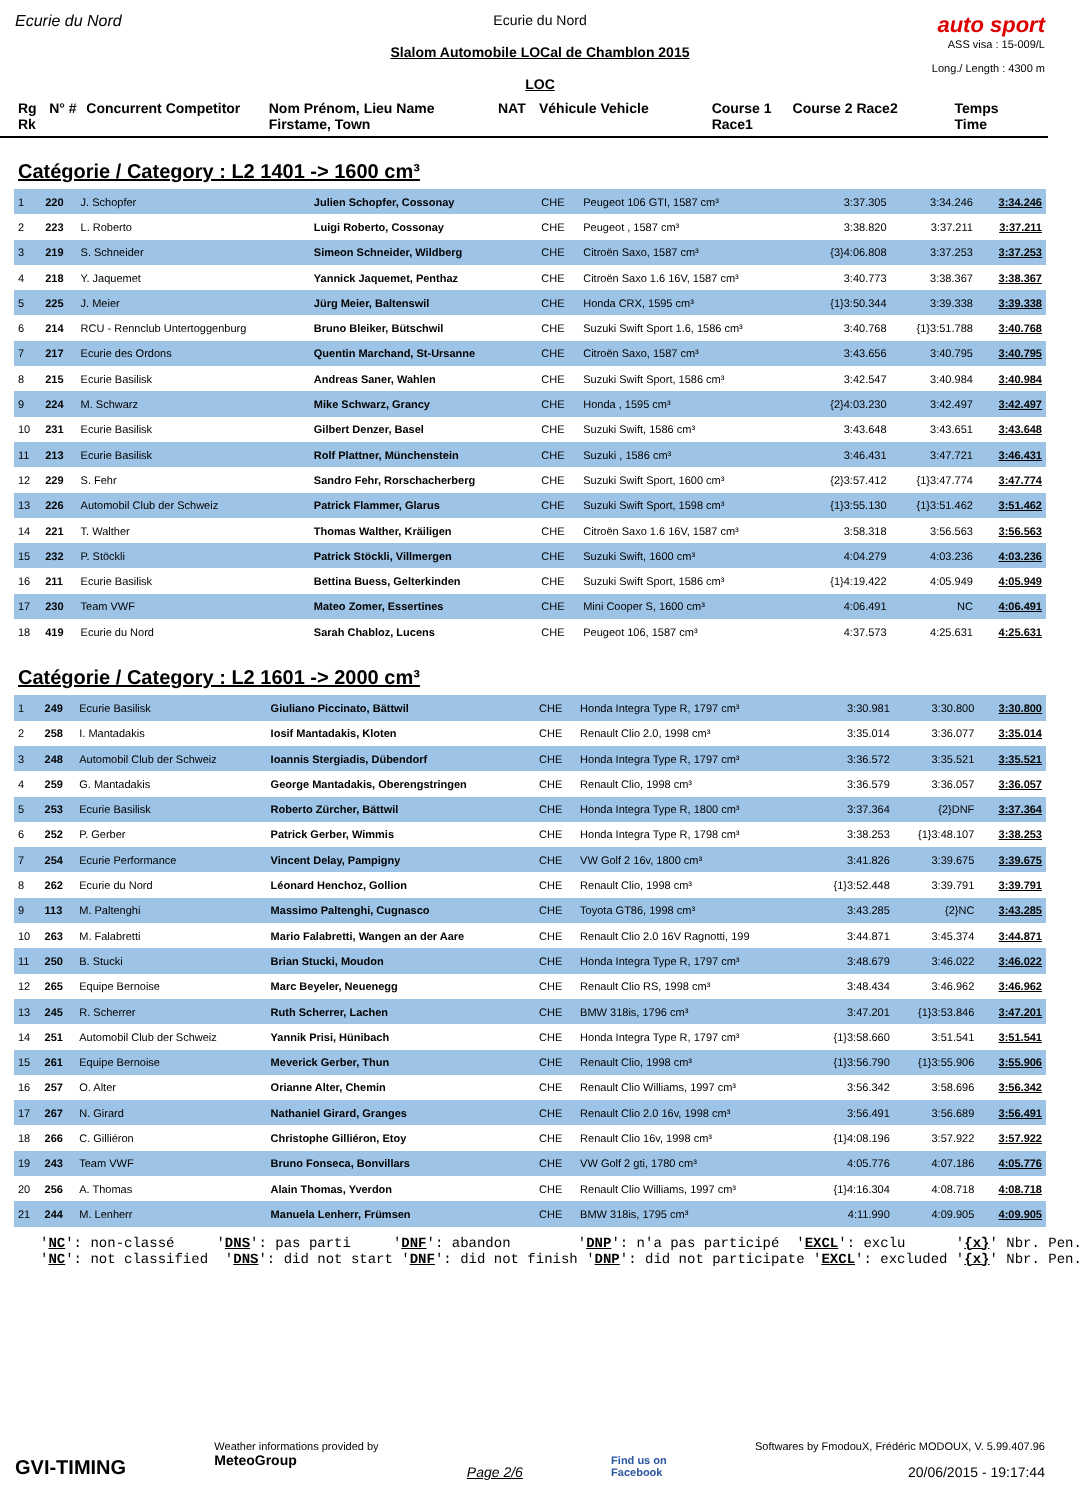Ecurie du Nord Ecurie du Nord
Slalom Automobile LOCal de Chamblon 2015
LOC
auto sport
ASS visa : 15-009/L
Long./ Length : 4300 m
Rg Rk
N° # Concurrent Competitor Nom Prénom, Lieu Name Firstame, Town
NAT Véhicule Vehicle Course 1 Race1
Course 2 Race2 Temps Time
Catégorie / Category : L2 1401 -> 1600 cm³
| 1 | 220 | J. Schopfer | Julien Schopfer, Cossonay | CHE | Peugeot 106 GTI, 1587 cm³ | 3:37.305 | 3:34.246 | 3:34.246 |
| 2 | 223 | L. Roberto | Luigi Roberto, Cossonay | CHE | Peugeot , 1587 cm³ | 3:38.820 | 3:37.211 | 3:37.211 |
| 3 | 219 | S. Schneider | Simeon Schneider, Wildberg | CHE | Citroën Saxo, 1587 cm³ | {3}4:06.808 | 3:37.253 | 3:37.253 |
| 4 | 218 | Y. Jaquemet | Yannick Jaquemet, Penthaz | CHE | Citroën Saxo 1.6 16V, 1587 cm³ | 3:40.773 | 3:38.367 | 3:38.367 |
| 5 | 225 | J. Meier | Jürg Meier, Baltenswil | CHE | Honda CRX, 1595 cm³ | {1}3:50.344 | 3:39.338 | 3:39.338 |
| 6 | 214 | RCU - Rennclub Untertoggenburg | Bruno Bleiker, Bütschwil | CHE | Suzuki Swift Sport 1.6, 1586 cm³ | 3:40.768 | {1}3:51.788 | 3:40.768 |
| 7 | 217 | Ecurie des Ordons | Quentin Marchand, St-Ursanne | CHE | Citroën Saxo, 1587 cm³ | 3:43.656 | 3:40.795 | 3:40.795 |
| 8 | 215 | Ecurie Basilisk | Andreas Saner, Wahlen | CHE | Suzuki Swift Sport, 1586 cm³ | 3:42.547 | 3:40.984 | 3:40.984 |
| 9 | 224 | M. Schwarz | Mike Schwarz, Grancy | CHE | Honda , 1595 cm³ | {2}4:03.230 | 3:42.497 | 3:42.497 |
| 10 | 231 | Ecurie Basilisk | Gilbert Denzer, Basel | CHE | Suzuki Swift, 1586 cm³ | 3:43.648 | 3:43.651 | 3:43.648 |
| 11 | 213 | Ecurie Basilisk | Rolf Plattner, Münchenstein | CHE | Suzuki , 1586 cm³ | 3:46.431 | 3:47.721 | 3:46.431 |
| 12 | 229 | S. Fehr | Sandro Fehr, Rorschacherberg | CHE | Suzuki Swift Sport, 1600 cm³ | {2}3:57.412 | {1}3:47.774 | 3:47.774 |
| 13 | 226 | Automobil Club der Schweiz | Patrick Flammer, Glarus | CHE | Suzuki Swift Sport, 1598 cm³ | {1}3:55.130 | {1}3:51.462 | 3:51.462 |
| 14 | 221 | T. Walther | Thomas Walther, Kräiligen | CHE | Citroën Saxo 1.6 16V, 1587 cm³ | 3:58.318 | 3:56.563 | 3:56.563 |
| 15 | 232 | P. Stöckli | Patrick Stöckli, Villmergen | CHE | Suzuki Swift, 1600 cm³ | 4:04.279 | 4:03.236 | 4:03.236 |
| 16 | 211 | Ecurie Basilisk | Bettina Buess, Gelterkinden | CHE | Suzuki Swift Sport, 1586 cm³ | {1}4:19.422 | 4:05.949 | 4:05.949 |
| 17 | 230 | Team VWF | Mateo Zomer, Essertines | CHE | Mini Cooper S, 1600 cm³ | 4:06.491 | NC | 4:06.491 |
| 18 | 419 | Ecurie du Nord | Sarah Chabloz, Lucens | CHE | Peugeot 106, 1587 cm³ | 4:37.573 | 4:25.631 | 4:25.631 |
Catégorie / Category : L2 1601 -> 2000 cm³
| 1 | 249 | Ecurie Basilisk | Giuliano Piccinato, Bättwil | CHE | Honda Integra Type R, 1797 cm³ | 3:30.981 | 3:30.800 | 3:30.800 |
| 2 | 258 | I. Mantadakis | Iosif Mantadakis, Kloten | CHE | Renault Clio 2.0, 1998 cm³ | 3:35.014 | 3:36.077 | 3:35.014 |
| 3 | 248 | Automobil Club der Schweiz | Ioannis Stergiadis, Dübendorf | CHE | Honda Integra Type R, 1797 cm³ | 3:36.572 | 3:35.521 | 3:35.521 |
| 4 | 259 | G. Mantadakis | George Mantadakis, Oberengstringen | CHE | Renault Clio, 1998 cm³ | 3:36.579 | 3:36.057 | 3:36.057 |
| 5 | 253 | Ecurie Basilisk | Roberto Zürcher, Bättwil | CHE | Honda Integra Type R, 1800 cm³ | 3:37.364 | {2}DNF | 3:37.364 |
| 6 | 252 | P. Gerber | Patrick Gerber, Wimmis | CHE | Honda Integra Type R, 1798 cm³ | 3:38.253 | {1}3:48.107 | 3:38.253 |
| 7 | 254 | Ecurie Performance | Vincent Delay, Pampigny | CHE | VW Golf 2 16v, 1800 cm³ | 3:41.826 | 3:39.675 | 3:39.675 |
| 8 | 262 | Ecurie du Nord | Léonard Henchoz, Gollion | CHE | Renault Clio, 1998 cm³ | {1}3:52.448 | 3:39.791 | 3:39.791 |
| 9 | 113 | M. Paltenghi | Massimo Paltenghi, Cugnasco | CHE | Toyota GT86, 1998 cm³ | 3:43.285 | {2}NC | 3:43.285 |
| 10 | 263 | M. Falabretti | Mario Falabretti, Wangen an der Aare | CHE | Renault Clio 2.0 16V Ragnotti, 199 | 3:44.871 | 3:45.374 | 3:44.871 |
| 11 | 250 | B. Stucki | Brian Stucki, Moudon | CHE | Honda Integra Type R, 1797 cm³ | 3:48.679 | 3:46.022 | 3:46.022 |
| 12 | 265 | Equipe Bernoise | Marc Beyeler, Neuenegg | CHE | Renault Clio RS, 1998 cm³ | 3:48.434 | 3:46.962 | 3:46.962 |
| 13 | 245 | R. Scherrer | Ruth Scherrer, Lachen | CHE | BMW 318is, 1796 cm³ | 3:47.201 | {1}3:53.846 | 3:47.201 |
| 14 | 251 | Automobil Club der Schweiz | Yannik Prisi, Hünibach | CHE | Honda Integra Type R, 1797 cm³ | {1}3:58.660 | 3:51.541 | 3:51.541 |
| 15 | 261 | Equipe Bernoise | Meverick Gerber, Thun | CHE | Renault Clio, 1998 cm³ | {1}3:56.790 | {1}3:55.906 | 3:55.906 |
| 16 | 257 | O. Alter | Orianne Alter, Chemin | CHE | Renault Clio Williams, 1997 cm³ | 3:56.342 | 3:58.696 | 3:56.342 |
| 17 | 267 | N. Girard | Nathaniel Girard, Granges | CHE | Renault Clio 2.0 16v, 1998 cm³ | 3:56.491 | 3:56.689 | 3:56.491 |
| 18 | 266 | C. Gilliéron | Christophe Gilliéron, Etoy | CHE | Renault Clio 16v, 1998 cm³ | {1}4:08.196 | 3:57.922 | 3:57.922 |
| 19 | 243 | Team VWF | Bruno Fonseca, Bonvillars | CHE | VW Golf 2 gti, 1780 cm³ | 4:05.776 | 4:07.186 | 4:05.776 |
| 20 | 256 | A. Thomas | Alain Thomas, Yverdon | CHE | Renault Clio Williams, 1997 cm³ | {1}4:16.304 | 4:08.718 | 4:08.718 |
| 21 | 244 | M. Lenherr | Manuela Lenherr, Frümsen | CHE | BMW 318is, 1795 cm³ | 4:11.990 | 4:09.905 | 4:09.905 |
'NC': non-classé 'DNS': pas parti 'DNF': abandon 'DNP': n'a pas participé 'EXCL': exclu '{x}' Nbr. Pen. 'NC': not classified 'DNS': did not start 'DNF': did not finish 'DNP': did not participate 'EXCL': excluded '{x}' Nbr. Pen.
GVI-TIMING
Weather informations provided by
MeteoGroup
Page 2/6
Find us on
Facebook
Softwares by FmodouX, Frédéric MODOUX, V. 5.99.407.96
20/06/2015 - 19:17:44